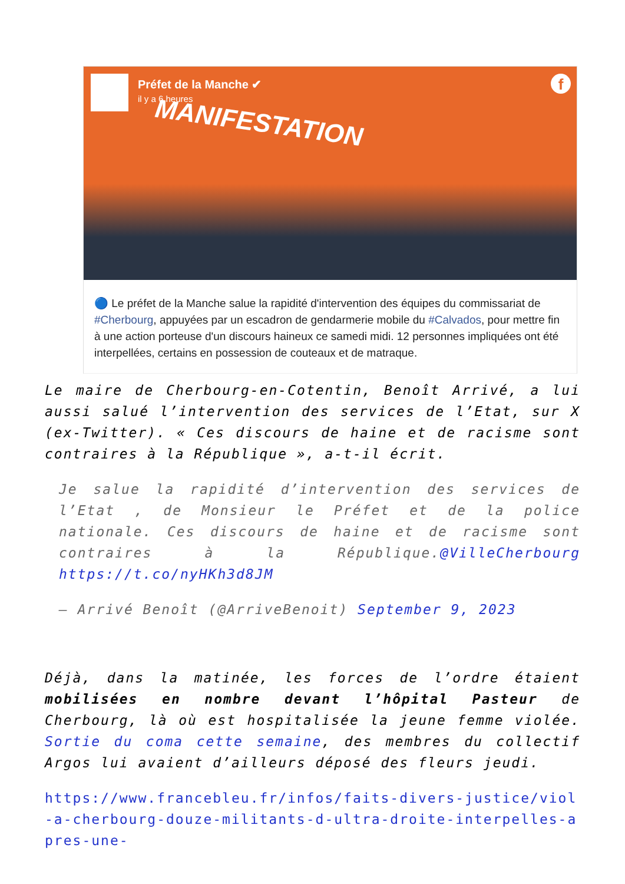Préfet de la Manche ✔
il y a 6 heures
MANIFESTATION
f
🔵 Le préfet de la Manche salue la rapidité d'intervention des équipes du commissariat de #Cherbourg, appuyées par un escadron de gendarmerie mobile du #Calvados, pour mettre fin à une action porteuse d'un discours haineux ce samedi midi. 12 personnes impliquées ont été interpellées, certains en possession de couteaux et de matraque.
Le maire de Cherbourg-en-Cotentin, Benoît Arrivé, a lui aussi salué l’intervention des services de l’Etat, sur X (ex-Twitter). « Ces discours de haine et de racisme sont contraires à la République », a-t-il écrit.
Je salue la rapidité d’intervention des services de l’Etat , de Monsieur le Préfet et de la police nationale. Ces discours de haine et de racisme sont contraires à la République.@VilleCherbourg https://t.co/nyHKh3d8JM
— Arrivé Benoît (@ArriveBenoit) September 9, 2023
Déjà, dans la matinée, les forces de l’ordre étaient mobilisées en nombre devant l’hôpital Pasteur de Cherbourg, là où est hospitalisée la jeune femme violée. Sortie du coma cette semaine, des membres du collectif Argos lui avaient d’ailleurs déposé des fleurs jeudi.
https://www.francebleu.fr/infos/faits-divers-justice/viol-a-cherbourg-douze-militants-d-ultra-droite-interpelles-apres-une-